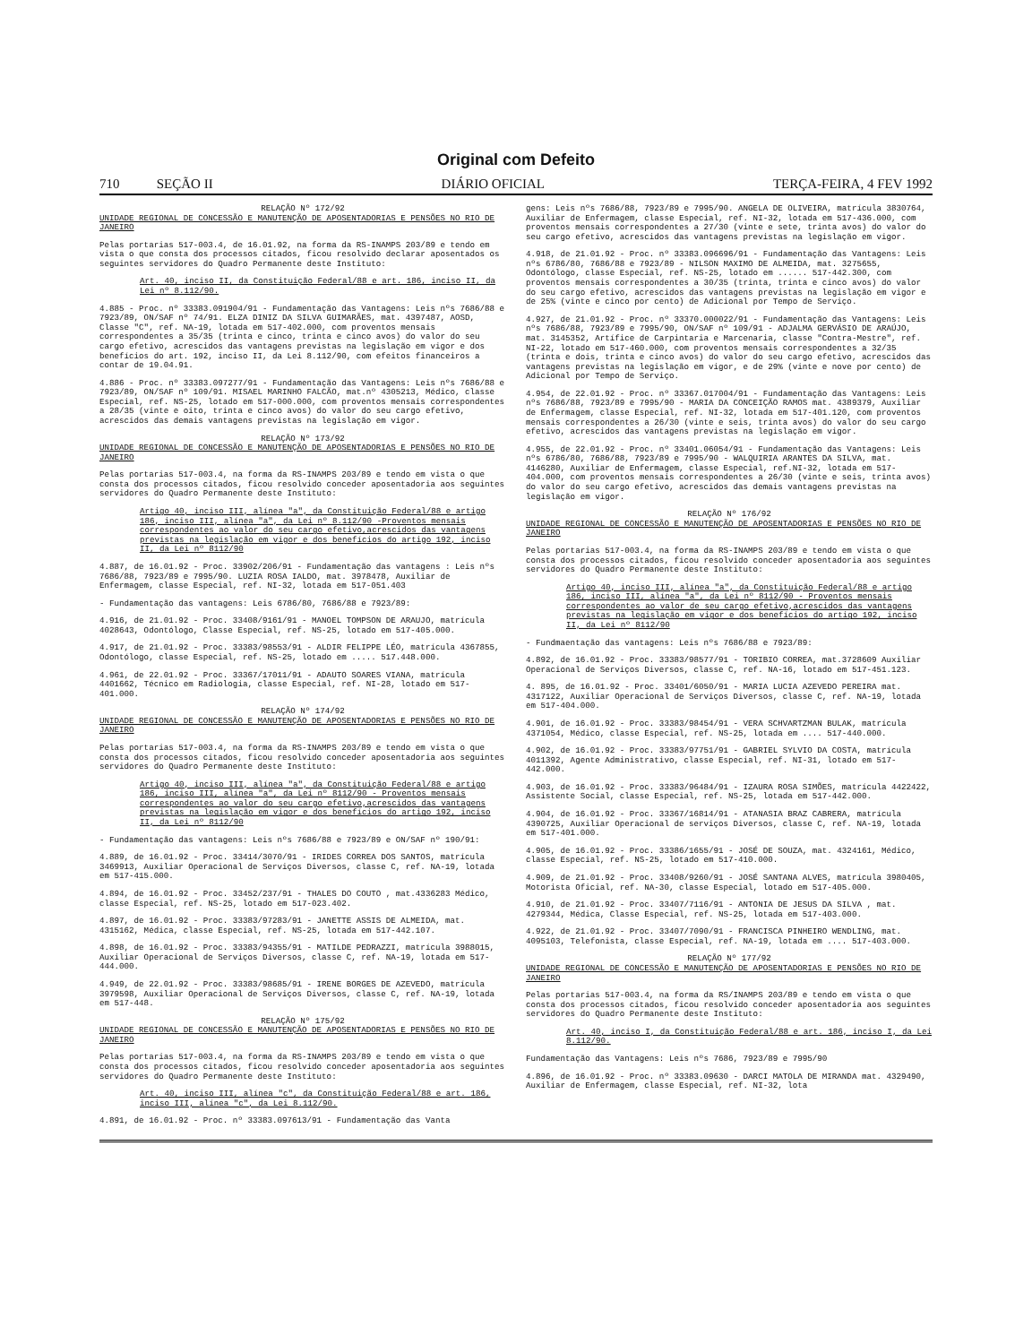Original com Defeito
710 SEÇÃO II DIÁRIO OFICIAL TERÇA-FEIRA, 4 FEV 1992
RELAÇÃO Nº 172/92
UNIDADE REGIONAL DE CONCESSÃO E MANUTENÇÃO DE APOSENTADORIAS E PENSÕES NO RIO DE JANEIRO
Pelas portarias 517-003.4, de 16.01.92, na forma da RS-INAMPS 203/89 e tendo em vista o que consta dos processos citados, ficou resolvido declarar aposentados os seguintes servidores do Quadro Permanente deste Instituto:
Art. 40, inciso II, da Constituição Federal/88 e art. 186, inciso II, da Lei nº 8.112/90.
4.885 - Proc. nº 33383.091904/91 - Fundamentação das Vantagens: Leis nºs 7686/88 e 7923/89, ON/SAF nº 74/91. ELZA DINIZ DA SILVA GUIMARÃES, mat. 4397487, AOSD, Classe "C", ref. NA-19, lotada em 517-402.000, com proventos mensais correspondentes a 35/35 (trinta e cinco, trinta e cinco avos) do valor do seu cargo efetivo, acrescidos das vantagens previstas na legislação em vigor e dos benefícios do art. 192, inciso II, da Lei 8.112/90, com efeitos financeiros a contar de 19.04.91.
4.886 - Proc. nº 33383.097277/91 - Fundamentação das Vantagens: Leis nºs 7686/88 e 7923/89, ON/SAF nº 109/91. MISAEL MARINHO FALCÃO, mat.nº 4305213, Médico, classe Especial, ref. NS-25, lotado em 517-000.000, com proventos mensais correspondentes a 28/35 (vinte e oito, trinta e cinco avos) do valor do seu cargo efetivo, acrescidos das demais vantagens previstas na legislação em vigor.
RELAÇÃO Nº 173/92
UNIDADE REGIONAL DE CONCESSÃO E MANUTENÇÃO DE APOSENTADORIAS E PENSÕES NO RIO DE JANEIRO
Pelas portarias 517-003.4, na forma da RS-INAMPS 203/89 e tendo em vista o que consta dos processos citados, ficou resolvido conceder aposentadoria aos seguintes servidores do Quadro Permanente deste Instituto:
Artigo 40, inciso III, alínea "a", da Constituição Federal/88 e artigo 186, inciso III, alínea "a", da Lei nº 8.112/90 -Proventos mensais correspondentes ao valor do seu cargo efetivo,acrescidos das vantagens previstas na legislação em vigor e dos benefícios do artigo 192, inciso II, da Lei nº 8112/90
4.887, de 16.01.92 - Proc. 33902/206/91 - Fundamentação das vantagens : Leis nºs 7686/88, 7923/89 e 7995/90. LUZIA ROSA IALDO, mat. 3978478, Auxiliar de Enfermagem, classe Especial, ref. NI-32, lotada em 517-051.403
- Fundamentação das vantagens: Leis 6786/80, 7686/88 e 7923/89:
4.916, de 21.01.92 - Proc. 33408/9161/91 - MANOEL TOMPSON DE ARAUJO, matrícula 4028643, Odontólogo, Classe Especial, ref. NS-25, lotado em 517-405.000.
4.917, de 21.01.92 - Proc. 33383/98553/91 - ALDIR FELIPPE LÉO, matrícula 4367855, Odontólogo, classe Especial, ref. NS-25, lotado em ..... 517.448.000.
4.961, de 22.01.92 - Proc. 33367/17011/91 - ADAUTO SOARES VIANA, matrícula 4401662, Técnico em Radiologia, classe Especial, ref. NI-28, lotado em 517-401.000.
RELAÇÃO Nº 174/92
UNIDADE REGIONAL DE CONCESSÃO E MANUTENÇÃO DE APOSENTADORIAS E PENSÕES NO RIO DE JANEIRO
Pelas portarias 517-003.4, na forma da RS-INAMPS 203/89 e tendo em vista o que consta dos processos citados, ficou resolvido conceder aposentadoria aos seguintes servidores do Quadro Permanente deste Instituto:
Artigo 40, inciso III, alínea "a", da Constituição Federal/88 e artigo 186, inciso III, alínea "a", da Lei nº 8112/90 - Proventos mensais correspondentes ao valor do seu cargo efetivo,acrescidos das vantagens previstas na legislação em vigor e dos benefícios do artigo 192, inciso II, da Lei nº 8112/90
- Fundamentação das vantagens: Leis nºs 7686/88 e 7923/89 e ON/SAF nº 190/91:
4.889, de 16.01.92 - Proc. 33414/3070/91 - IRIDES CORREA DOS SANTOS, matrícula 3469913, Auxiliar Operacional de Serviços Diversos, classe C, ref. NA-19, lotada em 517-415.000.
4.894, de 16.01.92 - Proc. 33452/237/91 - THALES DO COUTO , mat.4336283 Médico, classe Especial, ref. NS-25, lotado em 517-023.402.
4.897, de 16.01.92 - Proc. 33383/97283/91 - JANETTE ASSIS DE ALMEIDA, mat. 4315162, Médica, classe Especial, ref. NS-25, lotada em 517-442.107.
4.898, de 16.01.92 - Proc. 33383/94355/91 - MATILDE PEDRAZZI, matrícula 3988015, Auxiliar Operacional de Serviços Diversos, classe C, ref. NA-19, lotada em 517-444.000.
4.949, de 22.01.92 - Proc. 33383/98685/91 - IRENE BORGES DE AZEVEDO, matrícula 3979598, Auxiliar Operacional de Serviços Diversos, classe C, ref. NA-19, lotada em 517-448.
RELAÇÃO Nº 175/92
UNIDADE REGIONAL DE CONCESSÃO E MANUTENÇÃO DE APOSENTADORIAS E PENSÕES NO RIO DE JANEIRO
Pelas portarias 517-003.4, na forma da RS-INAMPS 203/89 e tendo em vista o que consta dos processos citados, ficou resolvido conceder aposentadoria aos seguintes servidores do Quadro Permanente deste Instituto:
Art. 40, inciso III, alínea "c", da Constituição Federal/88 e art. 186, inciso III, alínea "c", da Lei 8.112/90.
4.891, de 16.01.92 - Proc. nº 33383.097613/91 - Fundamentação das Vanta
gens: Leis nºs 7686/88, 7923/89 e 7995/90. ANGELA DE OLIVEIRA, matrícula 3830764, Auxiliar de Enfermagem, classe Especial, ref. NI-32, lotada em 517-436.000, com proventos mensais correspondentes a 27/30 (vinte e sete, trinta avos) do valor do seu cargo efetivo, acrescidos das vantagens previstas na legislação em vigor.
4.918, de 21.01.92 - Proc. nº 33383.096696/91 - Fundamentação das Vantagens: Leis nºs 6786/80, 7686/88 e 7923/89 - NILSON MAXIMO DE ALMEIDA, mat. 3275655, Odontólogo, classe Especial, ref. NS-25, lotado em ...... 517-442.300, com proventos mensais correspondentes a 30/35 (trinta, trinta e cinco avos) do valor do seu cargo efetivo, acrescidos das vantagens previstas na legislação em vigor e de 25% (vinte e cinco por cento) de Adicional por Tempo de Serviço.
4.927, de 21.01.92 - Proc. nº 33370.000022/91 - Fundamentação das Vantagens: Leis nºs 7686/88, 7923/89 e 7995/90, ON/SAF nº 109/91 - ADJALMA GERVÁSIO DE ARAÚJO, mat. 3145352, Artífice de Carpintaria e Marcenaria, classe "Contra-Mestre", ref. NI-22, lotado em 517-460.000, com proventos mensais correspondentes a 32/35 (trinta e dois, trinta e cinco avos) do valor do seu cargo efetivo, acrescidos das vantagens previstas na legislação em vigor, e de 29% (vinte e nove por cento) de Adicional por Tempo de Serviço.
4.954, de 22.01.92 - Proc. nº 33367.017004/91 - Fundamentação das Vantagens: Leis nºs 7686/88, 7923/89 e 7995/90 - MARIA DA CONCEIÇÃO RAMOS mat. 4389379, Auxiliar de Enfermagem, classe Especial, ref. NI-32, lotada em 517-401.120, com proventos mensais correspondentes a 26/30 (vinte e seis, trinta avos) do valor do seu cargo efetivo, acrescidos das vantagens previstas na legislação em vigor.
4.955, de 22.01.92 - Proc. nº 33401.06054/91 - Fundamentação das Vantagens: Leis nºs 6786/80, 7686/88, 7923/89 e 7995/90 - WALQUIRIA ARANTES DA SILVA, mat. 4146280, Auxiliar de Enfermagem, classe Especial, ref.NI-32, lotada em 517-404.000, com proventos mensais correspondentes a 26/30 (vinte e seis, trinta avos) do valor do seu cargo efetivo, acrescidos das demais vantagens previstas na legislação em vigor.
RELAÇÃO Nº 176/92
UNIDADE REGIONAL DE CONCESSÃO E MANUTENÇÃO DE APOSENTADORIAS E PENSÕES NO RIO DE JANEIRO
Pelas portarias 517-003.4, na forma da RS-INAMPS 203/89 e tendo em vista o que consta dos processos citados, ficou resolvido conceder aposentadoria aos seguintes servidores do Quadro Permanente deste Instituto:
Artigo 40, inciso III, alínea "a", da Constituição Federal/88 e artigo 186, inciso III, alínea "a", da Lei nº 8112/90 - Proventos mensais correspondentes ao valor de seu cargo efetivo,acrescidos das vantagens previstas na legislação em vigor e dos benefícios do artigo 192, inciso II, da Lei nº 8112/90
- Fundmaentação das vantagens: Leis nºs 7686/88 e 7923/89:
4.892, de 16.01.92 - Proc. 33383/98577/91 - TORIBIO CORREA, mat.3728609 Auxiliar Operacional de Serviços Diversos, classe C, ref. NA-16, lotado em 517-451.123.
4. 895, de 16.01.92 - Proc. 33401/6050/91 - MARIA LUCIA AZEVEDO PEREIRA mat. 4317122, Auxiliar Operacional de Serviços Diversos, classe C, ref. NA-19, lotada em 517-404.000.
4.901, de 16.01.92 - Proc. 33383/98454/91 - VERA SCHVARTZMAN BULAK, matrícula 4371054, Médico, classe Especial, ref. NS-25, lotada em .... 517-440.000.
4.902, de 16.01.92 - Proc. 33383/97751/91 - GABRIEL SYLVIO DA COSTA, matrícula 4011392, Agente Administrativo, classe Especial, ref. NI-31, lotado em 517-442.000.
4.903, de 16.01.92 - Proc. 33383/96484/91 - IZAURA ROSA SIMÕES, matrícula 4422422, Assistente Social, classe Especial, ref. NS-25, lotada em 517-442.000.
4.904, de 16.01.92 - Proc. 33367/16814/91 - ATANASIA BRAZ CABRERA, matrícula 4390725, Auxiliar Operacional de serviços Diversos, classe C, ref. NA-19, lotada em 517-401.000.
4.905, de 16.01.92 - Proc. 33386/1655/91 - JOSÉ DE SOUZA, mat. 4324161, Médico, classe Especial, ref. NS-25, lotado em 517-410.000.
4.909, de 21.01.92 - Proc. 33408/9260/91 - JOSÉ SANTANA ALVES, matrícula 3980405, Motorista Oficial, ref. NA-30, classe Especial, lotado em 517-405.000.
4.910, de 21.01.92 - Proc. 33407/7116/91 - ANTONIA DE JESUS DA SILVA , mat. 4279344, Médica, Classe Especial, ref. NS-25, lotada em 517-403.000.
4.922, de 21.01.92 - Proc. 33407/7090/91 - FRANCISCA PINHEIRO WENDLING, mat. 4095103, Telefonista, classe Especial, ref. NA-19, lotada em .... 517-403.000.
RELAÇÃO Nº 177/92
UNIDADE REGIONAL DE CONCESSÃO E MANUTENÇÃO DE APOSENTADORIAS E PENSÕES NO RIO DE JANEIRO
Pelas portarias 517-003.4, na forma da RS/INAMPS 203/89 e tendo em vista o que consta dos processos citados, ficou resolvido conceder aposentadoria aos seguintes servidores do Quadro Permanente deste Instituto:
Art. 40, inciso I, da Constituição Federal/88 e art. 186, inciso I, da Lei 8.112/90.
Fundamentação das Vantagens: Leis nºs 7686, 7923/89 e 7995/90
4.896, de 16.01.92 - Proc. nº 33383.09630 - DARCI MATOLA DE MIRANDA mat. 4329490, Auxiliar de Enfermagem, classe Especial, ref. NI-32, lota